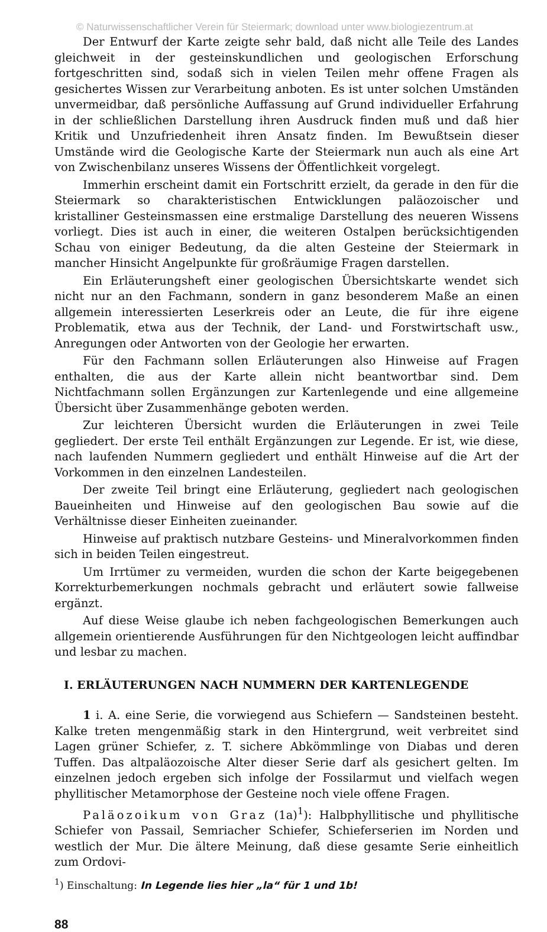© Naturwissenschaftlicher Verein für Steiermark; download unter www.biologiezentrum.at
Der Entwurf der Karte zeigte sehr bald, daß nicht alle Teile des Landes gleichweit in der gesteinskundlichen und geologischen Erforschung fortgeschritten sind, sodaß sich in vielen Teilen mehr offene Fragen als gesichertes Wissen zur Verarbeitung anboten. Es ist unter solchen Umständen unvermeidbar, daß persönliche Auffassung auf Grund individueller Erfahrung in der schließlichen Darstellung ihren Ausdruck finden muß und daß hier Kritik und Unzufriedenheit ihren Ansatz finden. Im Bewußtsein dieser Umstände wird die Geologische Karte der Steiermark nun auch als eine Art von Zwischenbilanz unseres Wissens der Öffentlichkeit vorgelegt.
Immerhin erscheint damit ein Fortschritt erzielt, da gerade in den für die Steiermark so charakteristischen Entwicklungen paläozoischer und kristalliner Gesteinsmassen eine erstmalige Darstellung des neueren Wissens vorliegt. Dies ist auch in einer, die weiteren Ostalpen berücksichtigenden Schau von einiger Bedeutung, da die alten Gesteine der Steiermark in mancher Hinsicht Angelpunkte für großräumige Fragen darstellen.
Ein Erläuterungsheft einer geologischen Übersichtskarte wendet sich nicht nur an den Fachmann, sondern in ganz besonderem Maße an einen allgemein interessierten Leserkreis oder an Leute, die für ihre eigene Problematik, etwa aus der Technik, der Land- und Forstwirtschaft usw., Anregungen oder Antworten von der Geologie her erwarten.
Für den Fachmann sollen Erläuterungen also Hinweise auf Fragen enthalten, die aus der Karte allein nicht beantwortbar sind. Dem Nichtfachmann sollen Ergänzungen zur Kartenlegende und eine allgemeine Übersicht über Zusammenhänge geboten werden.
Zur leichteren Übersicht wurden die Erläuterungen in zwei Teile gegliedert. Der erste Teil enthält Ergänzungen zur Legende. Er ist, wie diese, nach laufenden Nummern gegliedert und enthält Hinweise auf die Art der Vorkommen in den einzelnen Landesteilen.
Der zweite Teil bringt eine Erläuterung, gegliedert nach geologischen Baueinheiten und Hinweise auf den geologischen Bau sowie auf die Verhältnisse dieser Einheiten zueinander.
Hinweise auf praktisch nutzbare Gesteins- und Mineralvorkommen finden sich in beiden Teilen eingestreut.
Um Irrtümer zu vermeiden, wurden die schon der Karte beigegebenen Korrekturbemerkungen nochmals gebracht und erläutert sowie fallweise ergänzt.
Auf diese Weise glaube ich neben fachgeologischen Bemerkungen auch allgemein orientierende Ausführungen für den Nichtgeologen leicht auffindbar und lesbar zu machen.
I. ERLÄUTERUNGEN NACH NUMMERN DER KARTENLEGENDE
1 i. A. eine Serie, die vorwiegend aus Schiefern — Sandsteinen besteht. Kalke treten mengenmäßig stark in den Hintergrund, weit verbreitet sind Lagen grüner Schiefer, z. T. sichere Abkömmlinge von Diabas und deren Tuffen. Das altpaläozoische Alter dieser Serie darf als gesichert gelten. Im einzelnen jedoch ergeben sich infolge der Fossilarmut und vielfach wegen phyllitischer Metamorphose der Gesteine noch viele offene Fragen.
Paläozoikum von Graz (1a)<sup>1</sup>): Halbphyllitische und phyllitische Schiefer von Passail, Semriacher Schiefer, Schieferserien im Norden und westlich der Mur. Die ältere Meinung, daß diese gesamte Serie einheitlich zum Ordovi-
<sup>1</sup>) Einschaltung: In Legende lies hier „la“ für 1 und 1b!
88